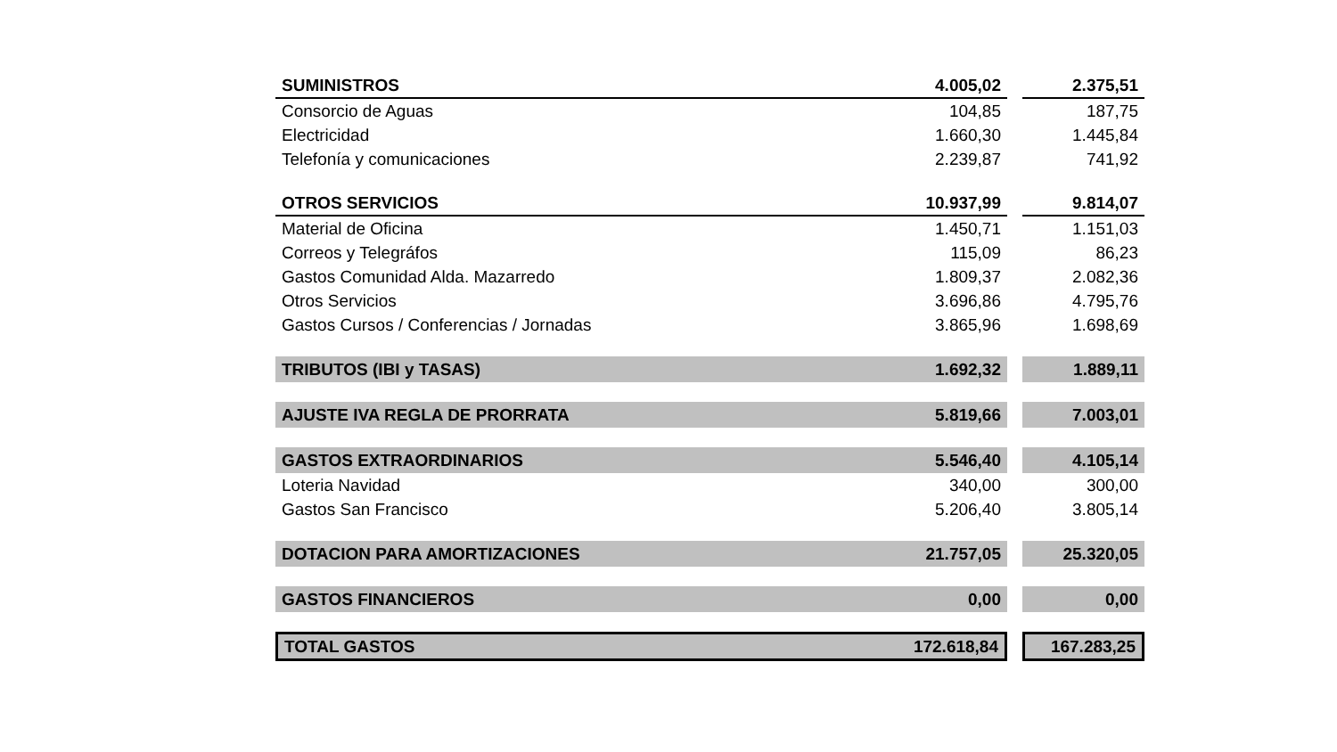| SUMINISTROS | 4.005,02 | | 2.375,51 |
| Consorcio de Aguas | 104,85 | | 187,75 |
| Electricidad | 1.660,30 | | 1.445,84 |
| Telefonía y comunicaciones | 2.239,87 | | 741,92 |
| OTROS SERVICIOS | 10.937,99 | | 9.814,07 |
| Material de Oficina | 1.450,71 | | 1.151,03 |
| Correos y Telegráfos | 115,09 | | 86,23 |
| Gastos Comunidad Alda. Mazarredo | 1.809,37 | | 2.082,36 |
| Otros Servicios | 3.696,86 | | 4.795,76 |
| Gastos Cursos / Conferencias / Jornadas | 3.865,96 | | 1.698,69 |
| TRIBUTOS (IBI y TASAS) | 1.692,32 | | 1.889,11 |
| AJUSTE IVA REGLA DE PRORRATA | 5.819,66 | | 7.003,01 |
| GASTOS EXTRAORDINARIOS | 5.546,40 | | 4.105,14 |
| Loteria Navidad | 340,00 | | 300,00 |
| Gastos San Francisco | 5.206,40 | | 3.805,14 |
| DOTACION PARA AMORTIZACIONES | 21.757,05 | | 25.320,05 |
| GASTOS FINANCIEROS | 0,00 | | 0,00 |
| TOTAL GASTOS | 172.618,84 | | 167.283,25 |